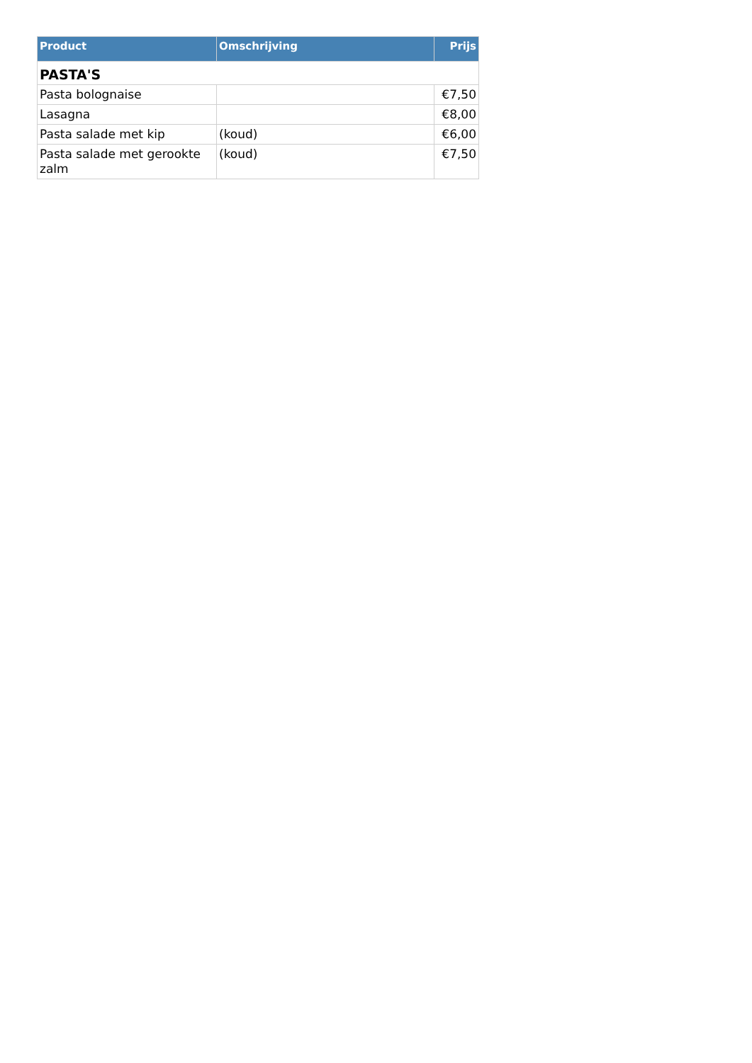| Product | Omschrijving | Prijs |
| --- | --- | --- |
| PASTA'S | | |
| Pasta bolognaise | | €7,50 |
| Lasagna | | €8,00 |
| Pasta salade met kip | (koud) | €6,00 |
| Pasta salade met gerookte zalm | (koud) | €7,50 |